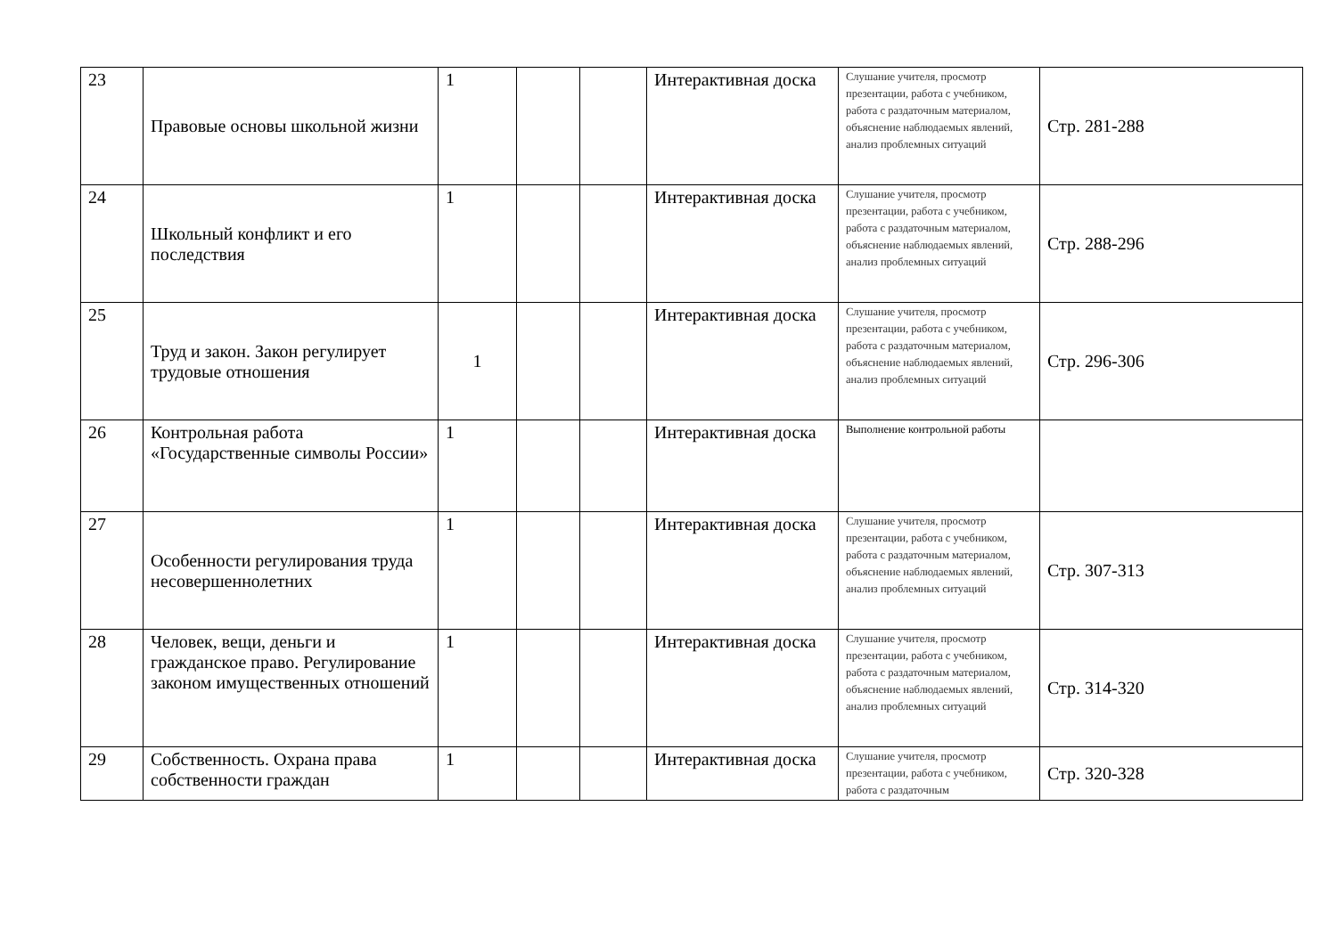| 23 | Правовые основы школьной жизни | 1 | | | Интерактивная доска | Слушание учителя, просмотр презентации, работа с учебником, работа с раздаточным материалом, объяснение наблюдаемых явлений, анализ проблемных ситуаций | Стр. 281-288 |
| 24 | Школьный конфликт и его последствия | 1 | | | Интерактивная доска | Слушание учителя, просмотр презентации, работа с учебником, работа с раздаточным материалом, объяснение наблюдаемых явлений, анализ проблемных ситуаций | Стр. 288-296 |
| 25 | Труд и закон. Закон регулирует трудовые отношения | 1 | | | Интерактивная доска | Слушание учителя, просмотр презентации, работа с учебником, работа с раздаточным материалом, объяснение наблюдаемых явлений, анализ проблемных ситуаций | Стр. 296-306 |
| 26 | Контрольная работа «Государственные символы России» | 1 | | | Интерактивная доска | Выполнение контрольной работы | |
| 27 | Особенности регулирования труда несовершеннолетних | 1 | | | Интерактивная доска | Слушание учителя, просмотр презентации, работа с учебником, работа с раздаточным материалом, объяснение наблюдаемых явлений, анализ проблемных ситуаций | Стр. 307-313 |
| 28 | Человек, вещи, деньги и гражданское право. Регулирование законом имущественных отношений | 1 | | | Интерактивная доска | Слушание учителя, просмотр презентации, работа с учебником, работа с раздаточным материалом, объяснение наблюдаемых явлений, анализ проблемных ситуаций | Стр. 314-320 |
| 29 | Собственность. Охрана права собственности граждан | 1 | | | Интерактивная доска | Слушание учителя, просмотр презентации, работа с учебником, работа с раздаточным | Стр. 320-328 |